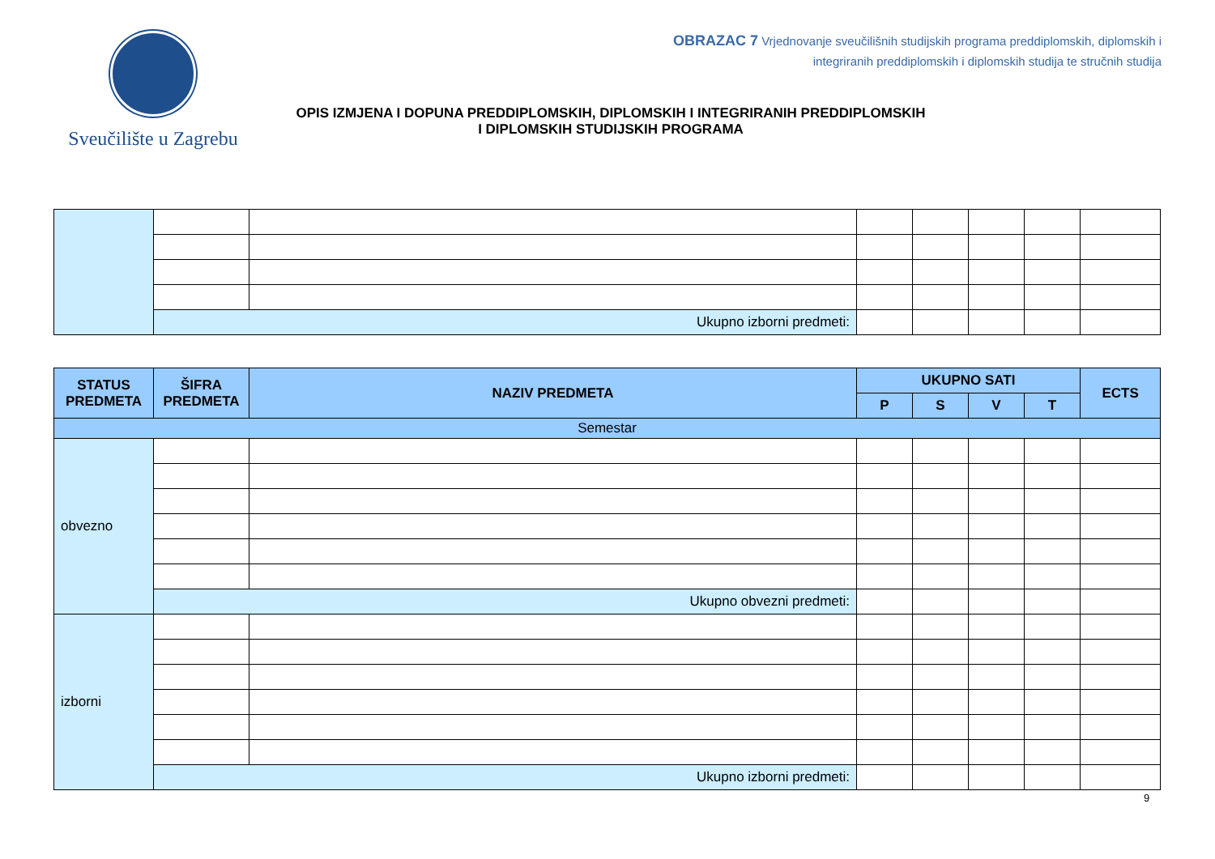Sveučilište u Zagrebu
OBRAZAC 7 Vrjednovanje sveučilišnih studijskih programa preddiplomskih, diplomskih i
integriranih preddiplomskih i diplomskih studija te stručnih studija
OPIS IZMJENA I DOPUNA PREDDIPLOMSKIH, DIPLOMSKIH I INTEGRIRANIH PREDDIPLOMSKIH
I DIPLOMSKIH STUDIJSKIH PROGRAMA
| | Ukupno izborni predmeti: | | | | | | |
| STATUS PREDMETA | ŠIFRA PREDMETA | NAZIV PREDMETA | UKUPNO SATI | | | | ECTS |
| --- | --- | --- | --- | --- | --- | --- | --- |
| | | | P | S | V | T | |
| Semestar | | | | | | | |
| obvezno | | | | | | | |
| | Ukupno obvezni predmeti: | | | | | | |
| izborni | | | | | | | |
| | Ukupno izborni predmeti: | | | | | | |
9